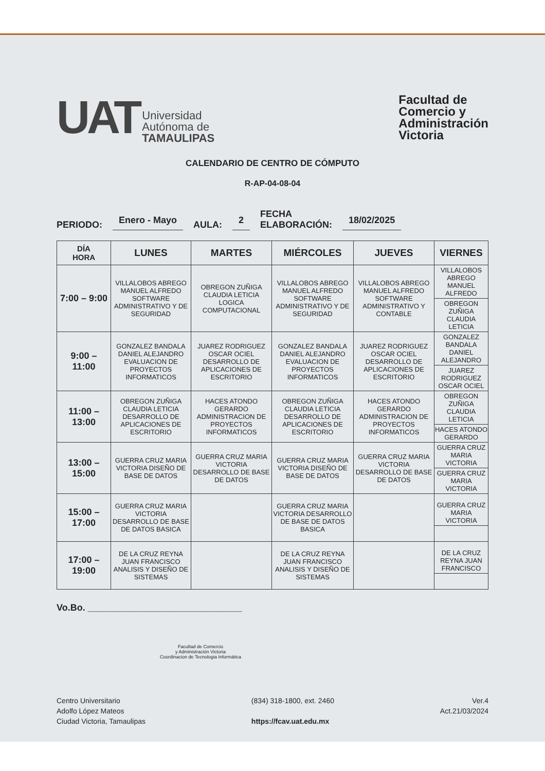UAT
Universidad
Autónoma de
TAMAULIPAS
Facultad de
Comercio y
Administración
Victoria
CALENDARIO DE CENTRO DE CÓMPUTO
R-AP-04-08-04
PERIODO: Enero - Mayo AULA: 2 FECHA
ELABORACIÓN: 18/02/2025
| DÍA HORA | LUNES | MARTES | MIÉRCOLES | JUEVES | VIERNES |
| --- | --- | --- | --- | --- | --- |
| 7:00 – 9:00 | VILLALOBOS ABREGO MANUEL ALFREDO SOFTWARE ADMINISTRATIVO Y DE SEGURIDAD | OBREGON ZUÑIGA CLAUDIA LETICIA LOGICA COMPUTACIONAL | VILLALOBOS ABREGO MANUEL ALFREDO SOFTWARE ADMINISTRATIVO Y DE SEGURIDAD | VILLALOBOS ABREGO MANUEL ALFREDO SOFTWARE ADMINISTRATIVO Y CONTABLE | VILLALOBOS ABREGO MANUEL ALFREDO OBREGON ZUÑIGA CLAUDIA LETICIA |
| 9:00 – 11:00 | GONZALEZ BANDALA DANIEL ALEJANDRO EVALUACION DE PROYECTOS INFORMATICOS | JUAREZ RODRIGUEZ OSCAR OCIEL DESARROLLO DE APLICACIONES DE ESCRITORIO | GONZALEZ BANDALA DANIEL ALEJANDRO EVALUACION DE PROYECTOS INFORMATICOS | JUAREZ RODRIGUEZ OSCAR OCIEL DESARROLLO DE APLICACIONES DE ESCRITORIO | GONZALEZ BANDALA DANIEL ALEJANDRO JUAREZ RODRIGUEZ OSCAR OCIEL |
| 11:00 – 13:00 | OBREGON ZUÑIGA CLAUDIA LETICIA DESARROLLO DE APLICACIONES DE ESCRITORIO | HACES ATONDO GERARDO ADMINISTRACION DE PROYECTOS INFORMATICOS | OBREGON ZUÑIGA CLAUDIA LETICIA DESARROLLO DE APLICACIONES DE ESCRITORIO | HACES ATONDO GERARDO ADMINISTRACION DE PROYECTOS INFORMATICOS | OBREGON ZUÑIGA CLAUDIA LETICIA HACES ATONDO GERARDO |
| 13:00 – 15:00 | GUERRA CRUZ MARIA VICTORIA DISEÑO DE BASE DE DATOS | GUERRA CRUZ MARIA VICTORIA DESARROLLO DE BASE DE DATOS | GUERRA CRUZ MARIA VICTORIA DISEÑO DE BASE DE DATOS | GUERRA CRUZ MARIA VICTORIA DESARROLLO DE BASE DE DATOS | GUERRA CRUZ MARIA VICTORIA GUERRA CRUZ MARIA VICTORIA |
| 15:00 – 17:00 | GUERRA CRUZ MARIA VICTORIA DESARROLLO DE BASE DE DATOS BASICA | | GUERRA CRUZ MARIA VICTORIA DESARROLLO DE BASE DE DATOS BASICA | | GUERRA CRUZ MARIA VICTORIA |
| 17:00 – 19:00 | DE LA CRUZ REYNA JUAN FRANCISCO ANALISIS Y DISEÑO DE SISTEMAS | | DE LA CRUZ REYNA JUAN FRANCISCO ANALISIS Y DISEÑO DE SISTEMAS | | DE LA CRUZ REYNA JUAN FRANCISCO |
Vo.Bo. ______________________________
Facultad de Comercio
y Administración Victoria
Coordinacion de Tecnologia Informática
Centro Universitario
Adolfo López Mateos
Ciudad Victoria, Tamaulipas
(834) 318-1800, ext. 2460
https://fcav.uat.edu.mx
Ver.4
Act.21/03/2024